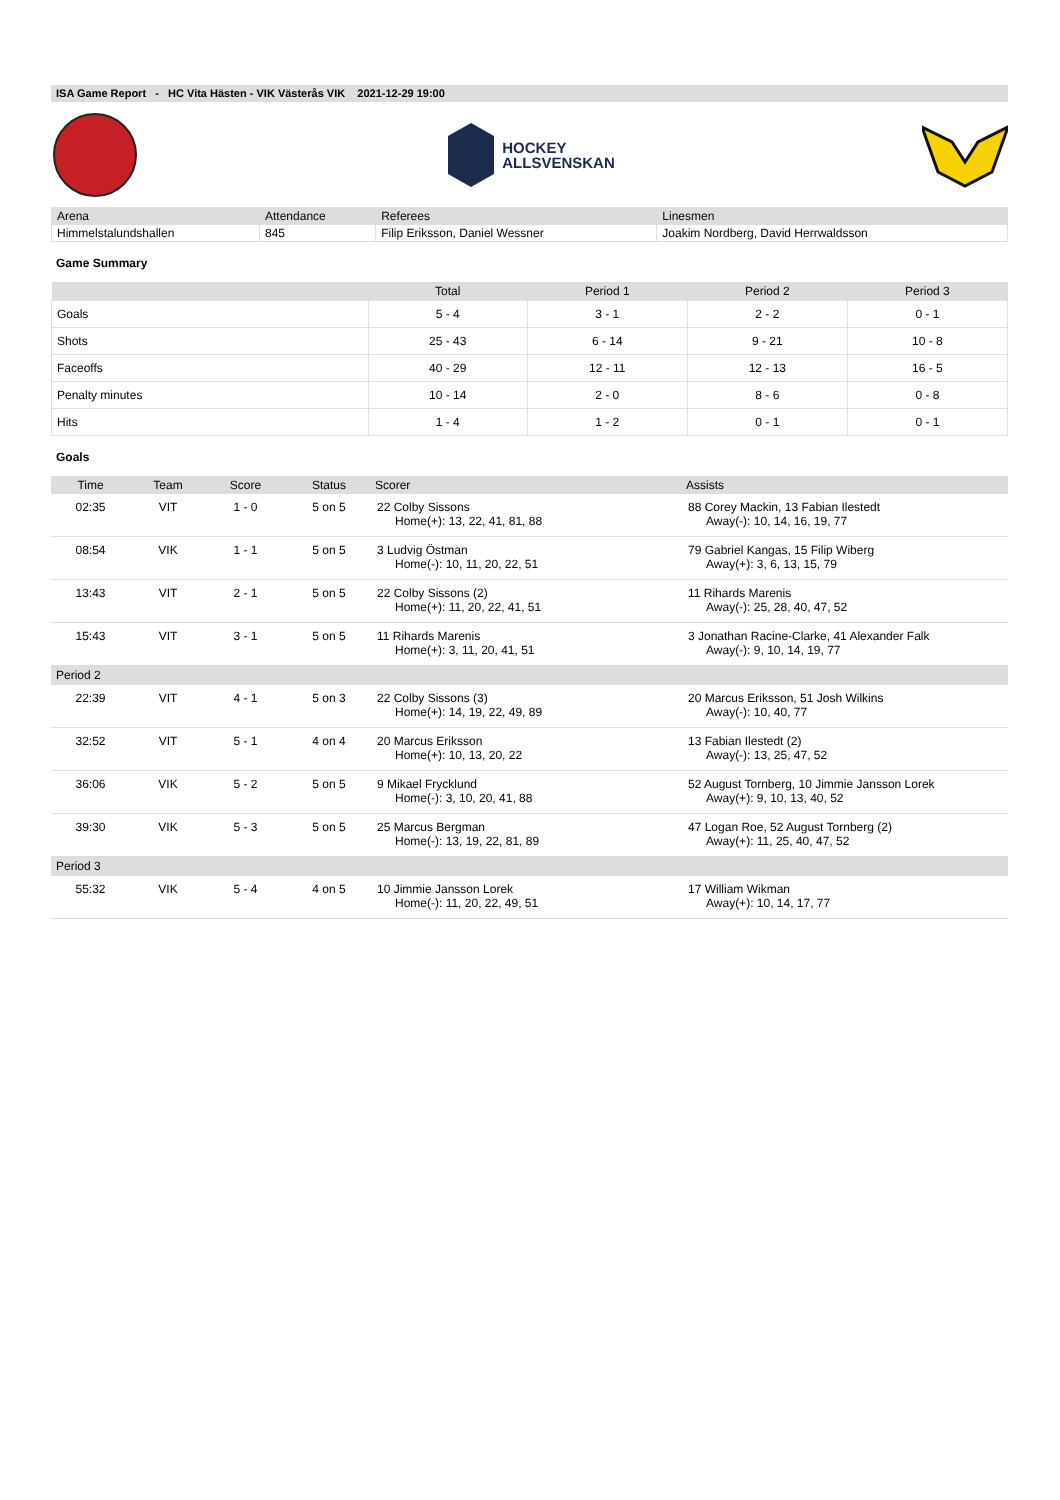ISA Game Report - HC Vita Hästen - VIK Västerås VIK 2021-12-29 19:00
HOCKEY
ALLSVENSKAN
| Arena | Attendance | Referees | Linesmen |
| --- | --- | --- | --- |
| Himmelstalundshallen | 845 | Filip Eriksson, Daniel Wessner | Joakim Nordberg, David Herrwaldsson |
Game Summary
| | Total | Period 1 | Period 2 | Period 3 |
| --- | --- | --- | --- | --- |
| Goals | 5 - 4 | 3 - 1 | 2 - 2 | 0 - 1 |
| Shots | 25 - 43 | 6 - 14 | 9 - 21 | 10 - 8 |
| Faceoffs | 40 - 29 | 12 - 11 | 12 - 13 | 16 - 5 |
| Penalty minutes | 10 - 14 | 2 - 0 | 8 - 6 | 0 - 8 |
| Hits | 1 - 4 | 1 - 2 | 0 - 1 | 0 - 1 |
Goals
| Time | Team | Score | Status | Scorer | Assists |
| --- | --- | --- | --- | --- | --- |
| 02:35 | VIT | 1 - 0 | 5 on 5 | 22 Colby Sissons Home(+): 13, 22, 41, 81, 88 | 88 Corey Mackin, 13 Fabian Ilestedt Away(-): 10, 14, 16, 19, 77 |
| 08:54 | VIK | 1 - 1 | 5 on 5 | 3 Ludvig Östman Home(-): 10, 11, 20, 22, 51 | 79 Gabriel Kangas, 15 Filip Wiberg Away(+): 3, 6, 13, 15, 79 |
| 13:43 | VIT | 2 - 1 | 5 on 5 | 22 Colby Sissons (2) Home(+): 11, 20, 22, 41, 51 | 11 Rihards Marenis Away(-): 25, 28, 40, 47, 52 |
| 15:43 | VIT | 3 - 1 | 5 on 5 | 11 Rihards Marenis Home(+): 3, 11, 20, 41, 51 | 3 Jonathan Racine-Clarke, 41 Alexander Falk Away(-): 9, 10, 14, 19, 77 |
| Period 2 | | | | | |
| 22:39 | VIT | 4 - 1 | 5 on 3 | 22 Colby Sissons (3) Home(+): 14, 19, 22, 49, 89 | 20 Marcus Eriksson, 51 Josh Wilkins Away(-): 10, 40, 77 |
| 32:52 | VIT | 5 - 1 | 4 on 4 | 20 Marcus Eriksson Home(+): 10, 13, 20, 22 | 13 Fabian Ilestedt (2) Away(-): 13, 25, 47, 52 |
| 36:06 | VIK | 5 - 2 | 5 on 5 | 9 Mikael Frycklund Home(-): 3, 10, 20, 41, 88 | 52 August Tornberg, 10 Jimmie Jansson Lorek Away(+): 9, 10, 13, 40, 52 |
| 39:30 | VIK | 5 - 3 | 5 on 5 | 25 Marcus Bergman Home(-): 13, 19, 22, 81, 89 | 47 Logan Roe, 52 August Tornberg (2) Away(+): 11, 25, 40, 47, 52 |
| Period 3 | | | | | |
| 55:32 | VIK | 5 - 4 | 4 on 5 | 10 Jimmie Jansson Lorek Home(-): 11, 20, 22, 49, 51 | 17 William Wikman Away(+): 10, 14, 17, 77 |